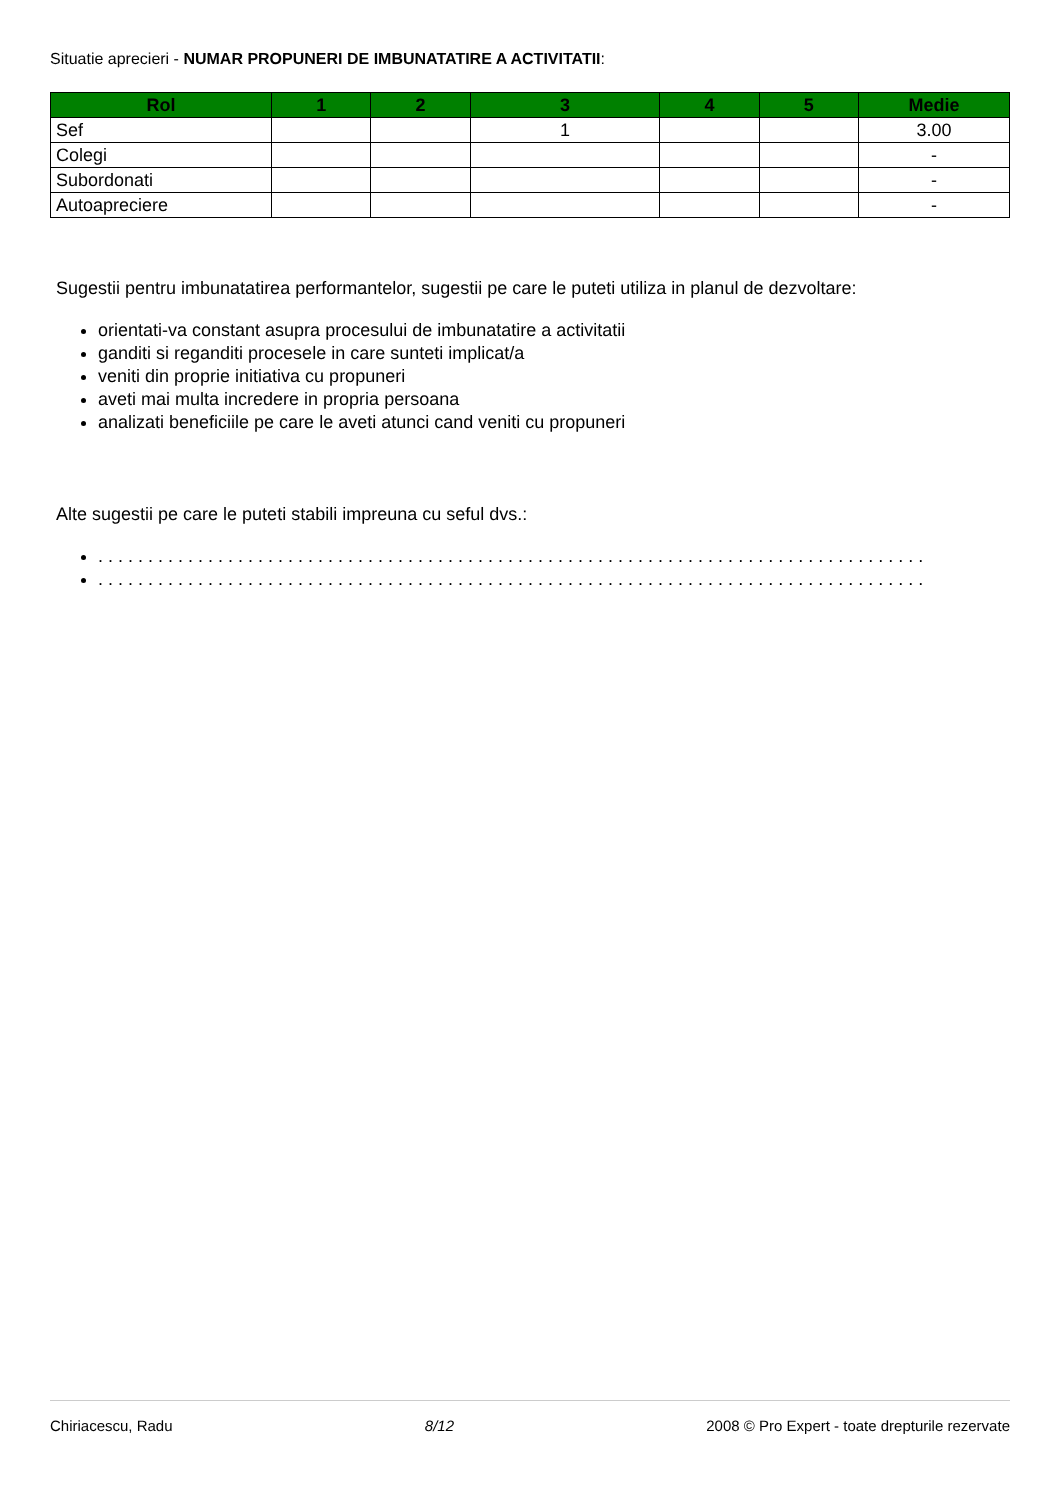Situatie aprecieri - NUMAR PROPUNERI DE IMBUNATATIRE A ACTIVITATII:
| Rol | 1 | 2 | 3 | 4 | 5 | Medie |
| --- | --- | --- | --- | --- | --- | --- |
| Sef | | | 1 | | | 3.00 |
| Colegi | | | | | | - |
| Subordonati | | | | | | - |
| Autoapreciere | | | | | | - |
Sugestii pentru imbunatatirea performantelor, sugestii pe care le puteti utiliza in planul de dezvoltare:
orientati-va constant asupra procesului de imbunatatire a activitatii
ganditi si reganditi procesele in care sunteti implicat/a
veniti din proprie initiativa cu propuneri
aveti mai multa incredere in propria persoana
analizati beneficiile pe care le aveti atunci cand veniti cu propuneri
Alte sugestii pe care le puteti stabili impreuna cu seful dvs.:
. . . . . . . . . . . . . . . . . . . . . . . . . . . . . . . . . . . . . . . . . . . . . . . . . . . . . . . . . . . . . . . . . . . . . . . . . . . . . . . . . . .
. . . . . . . . . . . . . . . . . . . . . . . . . . . . . . . . . . . . . . . . . . . . . . . . . . . . . . . . . . . . . . . . . . . . . . . . . . . . . . . . . . .
Chiriacescu, Radu 8/12 2008 © Pro Expert - toate drepturile rezervate